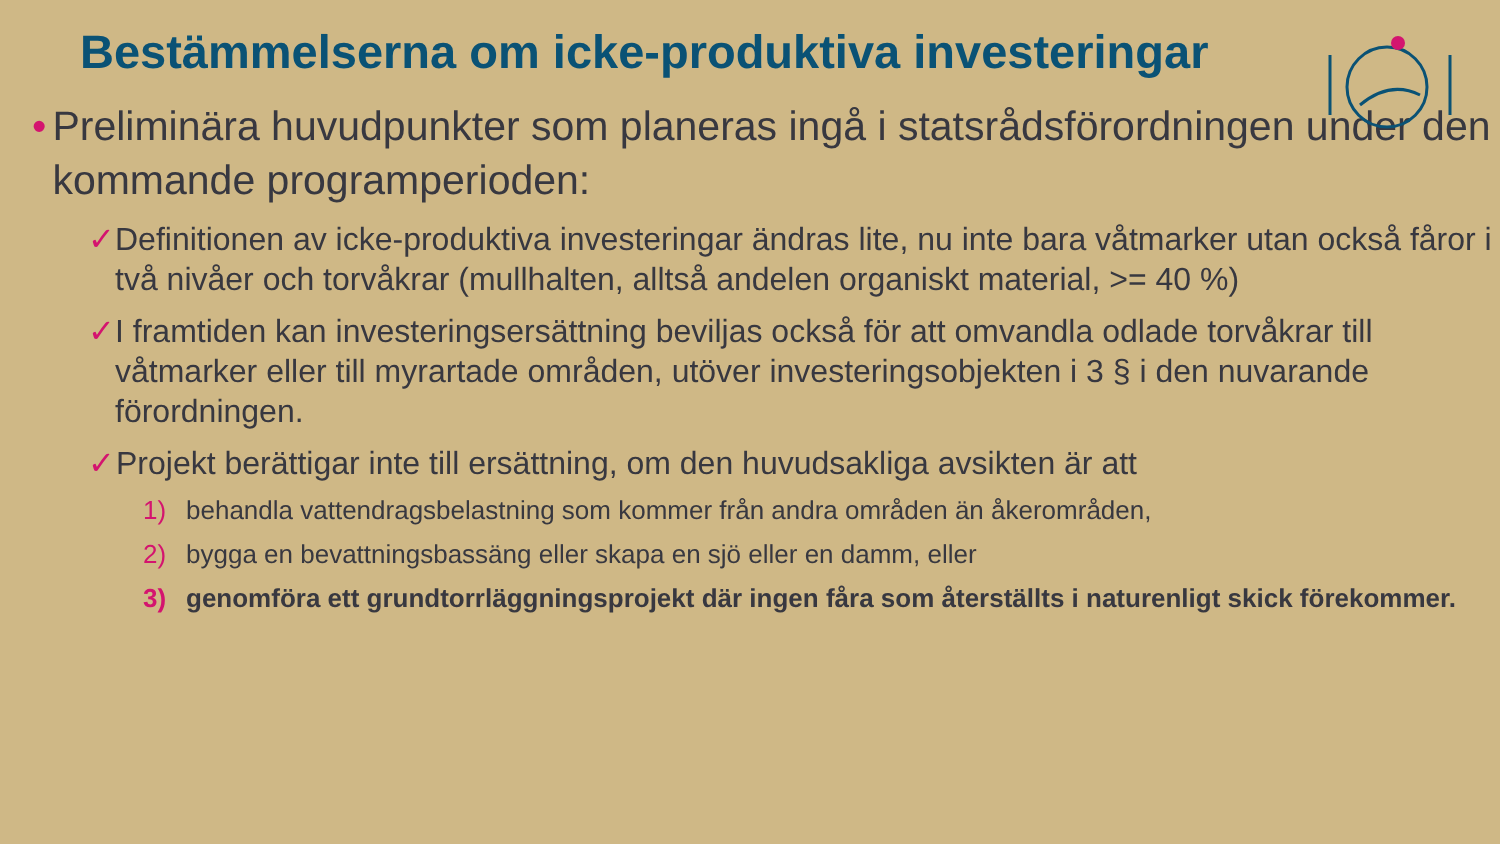Bestämmelserna om icke-produktiva investeringar
• Preliminära huvudpunkter som planeras ingå i statsrådsförordningen under den kommande programperioden:
✓ Definitionen av icke-produktiva investeringar ändras lite, nu inte bara våtmarker utan också fåror i två nivåer och torvåkrar (mullhalten, alltså andelen organiskt material, >= 40 %)
✓ I framtiden kan investeringsersättning beviljas också för att omvandla odlade torvåkrar till våtmarker eller till myrartade områden, utöver investeringsobjekten i 3 § i den nuvarande förordningen.
✓ Projekt berättigar inte till ersättning, om den huvudsakliga avsikten är att
1) behandla vattendragsbelastning som kommer från andra områden än åkerområden,
2) bygga en bevattningsbassäng eller skapa en sjö eller en damm, eller
3) genomföra ett grundtorrläggningsprojekt där ingen fåra som återställts i naturenligt skick förekommer.